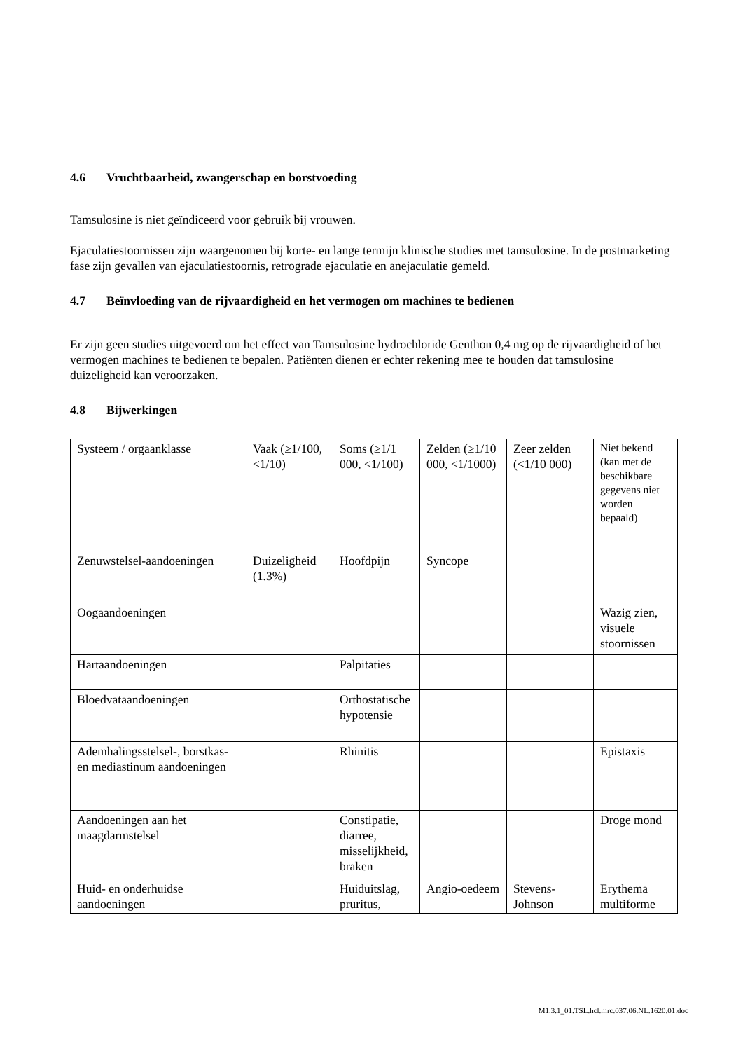4.6 Vruchtbaarheid, zwangerschap en borstvoeding
Tamsulosine is niet geïndiceerd voor gebruik bij vrouwen.
Ejaculatiestoornissen zijn waargenomen bij korte- en lange termijn klinische studies met tamsulosine. In de postmarketing fase zijn gevallen van ejaculatiestoornis, retrograde ejaculatie en anejaculatie gemeld.
4.7 Beïnvloeding van de rijvaardigheid en het vermogen om machines te bedienen
Er zijn geen studies uitgevoerd om het effect van Tamsulosine hydrochloride Genthon 0,4 mg op de rijvaardigheid of het vermogen machines te bedienen te bepalen. Patiënten dienen er echter rekening mee te houden dat tamsulosine duizeligheid kan veroorzaken.
4.8 Bijwerkingen
| Systeem / orgaanklasse | Vaak (≥1/100, <1/10) | Soms (≥1/1 000, <1/100) | Zelden (≥1/10 000, <1/1000) | Zeer zelden (<1/10 000) | Niet bekend (kan met de beschikbare gegevens niet worden bepaald) |
| Zenuwstelsel-aandoeningen | Duizeligheid (1.3%) | Hoofdpijn | Syncope | | |
| Oogaandoeningen | | | | | Wazig zien, visuele stoornissen |
| Hartaandoeningen | | Palpitaties | | | |
| Bloedvataandoeningen | | Orthostatische hypotensie | | | |
| Ademhalingsstelsel-, borstkas- en mediastinum aandoeningen | | Rhinitis | | | Epistaxis |
| Aandoeningen aan het maagdarmstelsel | | Constipatie, diarree, misselijkheid, braken | | | Droge mond |
| Huid- en onderhuidse aandoeningen | | Huiduitslag, pruritus, | Angio-oedeem | Stevens-Johnson | Erythema multiforme |
M1.3.1_01.TSL.hcl.mrc.037.06.NL.1620.01.doc